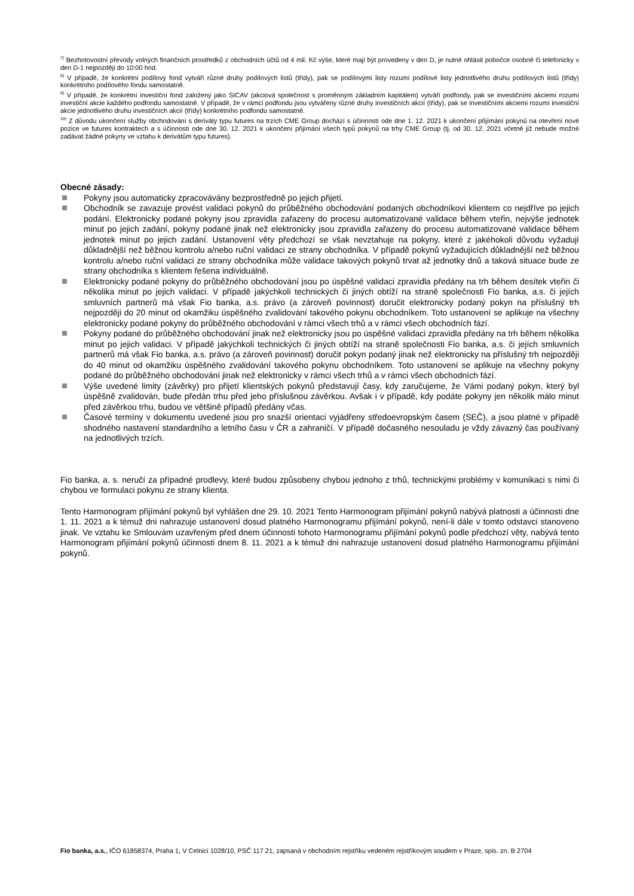<sup>7)</sup> Bezhotovostní převody volných finančních prostředků z obchodních účtů od 4 mil. Kč výše, které mají být provedeny v den D, je nutné ohlásit pobočce osobně či telefonicky v den D-1 nejpozději do 10:00 hod.
<sup>8)</sup> V případě, že konkrétní podílový fond vytváří různé druhy podílových listů (třídy), pak se podílovými listy rozumí podílové listy jednotlivého druhu podílových listů (třídy) konkrétního podílového fondu samostatně.
<sup>9)</sup> V případě, že konkrétní investiční fond založený jako SICAV (akciová společnost s proměnným základním kapitálem) vytváří podfondy, pak se investičními akciemi rozumí investiční akcie každého podfondu samostatně. V případě, že v rámci podfondu jsou vytvářeny různé druhy investičních akcií (třídy), pak se investičními akciemi rozumí investiční akcie jednotlivého druhu investičních akcií (třídy) konkrétního podfondu samostatně.
<sup>10)</sup> Z důvodu ukončení služby obchodování s deriváty typu futures na trzích CME Group dochází s účinností ode dne 1. 12. 2021 k ukončení přijímání pokynů na otevření nové pozice ve futures kontraktech a s účinností ode dne 30. 12. 2021 k ukončení přijímání všech typů pokynů na trhy CME Group (tj. od 30. 12. 2021 včetně již nebude možné zadávat žádné pokyny ve vztahu k derivátům typu futures).
Obecné zásady:
Pokyny jsou automaticky zpracovávány bezprostředně po jejich přijetí.
Obchodník se zavazuje provést validaci pokynů do průběžného obchodování podaných obchodníkovi klientem co nejdříve po jejich podání. Elektronicky podané pokyny jsou zpravidla zařazeny do procesu automatizované validace během vteřin, nejvýše jednotek minut po jejich zadání, pokyny podané jinak než elektronicky jsou zpravidla zařazeny do procesu automatizované validace během jednotek minut po jejich zadání. Ustanovení věty předchozí se však nevztahuje na pokyny, které z jakéhokoli důvodu vyžadují důkladnější než běžnou kontrolu a/nebo ruční validaci ze strany obchodníka. V případě pokynů vyžadujících důkladnější než běžnou kontrolu a/nebo ruční validaci ze strany obchodníka může validace takových pokynů trvat až jednotky dnů a taková situace bude ze strany obchodníka s klientem řešena individuálně.
Elektronicky podané pokyny do průběžného obchodování jsou po úspěšné validaci zpravidla předány na trh během desítek vteřin či několika minut po jejich validaci. V případě jakýchkoli technických či jiných obtíží na straně společnosti Fio banka, a.s. či jejích smluvních partnerů má však Fio banka, a.s. právo (a zároveň povinnost) doručit elektronicky podaný pokyn na příslušný trh nejpozději do 20 minut od okamžiku úspěšného zvalidování takového pokynu obchodníkem. Toto ustanovení se aplikuje na všechny elektronicky podané pokyny do průběžného obchodování v rámci všech trhů a v rámci všech obchodních fází.
Pokyny podané do průběžného obchodování jinak než elektronicky jsou po úspěšné validaci zpravidla předány na trh během několika minut po jejich validaci. V případě jakýchkoli technických či jiných obtíží na straně společnosti Fio banka, a.s. či jejích smluvních partnerů má však Fio banka, a.s. právo (a zároveň povinnost) doručit pokyn podaný jinak než elektronicky na příslušný trh nejpozději do 40 minut od okamžiku úspěšného zvalidování takového pokynu obchodníkem. Toto ustanovení se aplikuje na všechny pokyny podané do průběžného obchodování jinak než elektronicky v rámci všech trhů a v rámci všech obchodních fází.
Výše uvedené limity (závěrky) pro přijetí klientských pokynů představují časy, kdy zaručujeme, že Vámi podaný pokyn, který byl úspěšně zvalidován, bude předán trhu před jeho příslušnou závěrkou. Avšak i v případě, kdy podáte pokyny jen několik málo minut před závěrkou trhu, budou ve většině případů předány včas.
Časové termíny v dokumentu uvedené jsou pro snazší orientaci vyjádřeny středoevropským časem (SEČ), a jsou platné v případě shodného nastavení standardního a letního času v ČR a zahraničí. V případě dočasného nesouladu je vždy závazný čas používaný na jednotlivých trzích.
Fio banka, a. s. neručí za případné prodlevy, které budou způsobeny chybou jednoho z trhů, technickými problémy v komunikaci s nimi či chybou ve formulaci pokynu ze strany klienta.
Tento Harmonogram přijímání pokynů byl vyhlášen dne 29. 10. 2021 Tento Harmonogram přijímání pokynů nabývá platnosti a účinnosti dne 1. 11. 2021 a k témuž dni nahrazuje ustanovení dosud platného Harmonogramu přijímání pokynů, není-li dále v tomto odstavci stanoveno jinak. Ve vztahu ke Smlouvám uzavřeným před dnem účinnosti tohoto Harmonogramu přijímání pokynů podle předchozí věty, nabývá tento Harmonogram přijímání pokynů účinnosti dnem 8. 11. 2021 a k témuž dni nahrazuje ustanovení dosud platného Harmonogramu přijímání pokynů.
Fio banka, a.s., IČO 61858374, Praha 1, V Celnici 1028/10, PSČ 117 21, zapsaná v obchodním rejstříku vedeném rejstříkovým soudem v Praze, spis. zn. B 2704